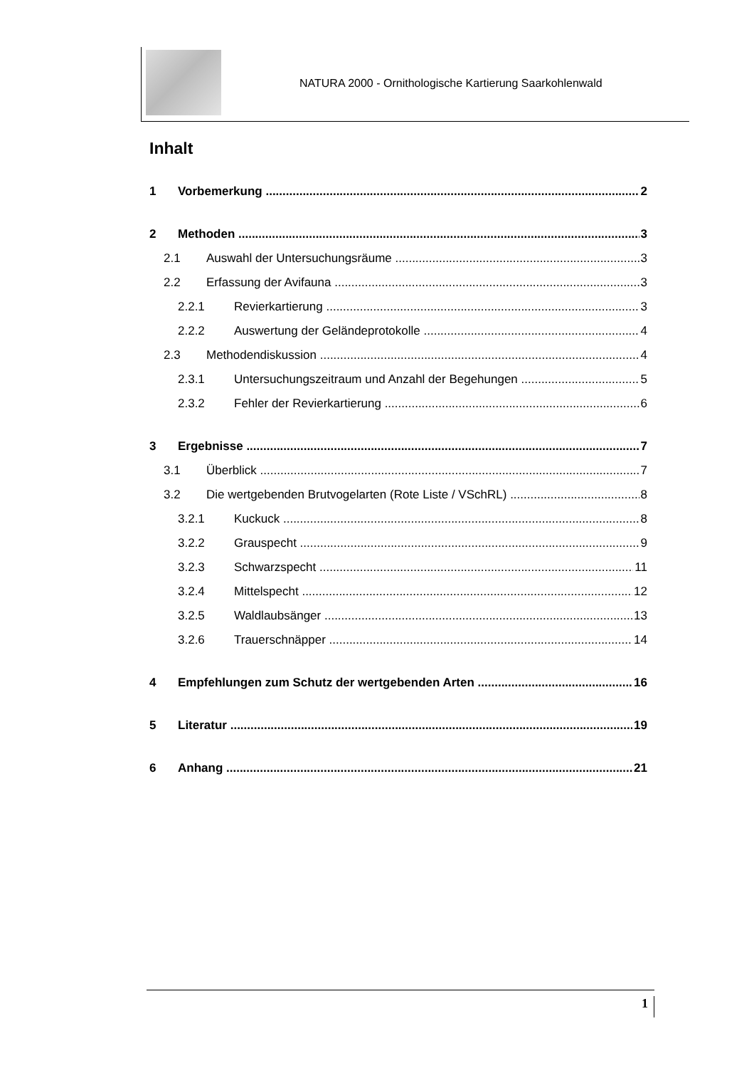NATURA 2000 - Ornithologische Kartierung Saarkohlenwald
Inhalt
1 Vorbemerkung 2
2 Methoden 3
2.1 Auswahl der Untersuchungsräume 3
2.2 Erfassung der Avifauna 3
2.2.1 Revierkartierung 3
2.2.2 Auswertung der Geländeprotokolle 4
2.3 Methodendiskussion 4
2.3.1 Untersuchungszeitraum und Anzahl der Begehungen 5
2.3.2 Fehler der Revierkartierung 6
3 Ergebnisse 7
3.1 Überblick 7
3.2 Die wertgebenden Brutvogelarten (Rote Liste / VSchRL) 8
3.2.1 Kuckuck 8
3.2.2 Grauspecht 9
3.2.3 Schwarzspecht 11
3.2.4 Mittelspecht 12
3.2.5 Waldlaubsänger 13
3.2.6 Trauerschnäpper 14
4 Empfehlungen zum Schutz der wertgebenden Arten 16
5 Literatur 19
6 Anhang 21
1